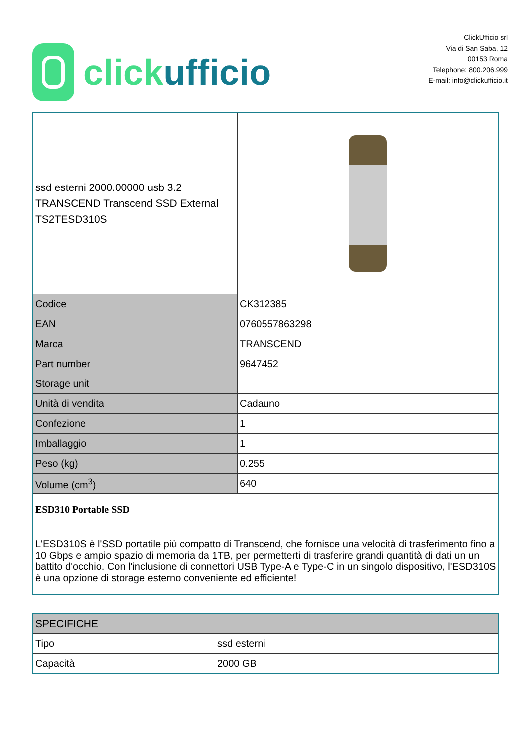click ufficio
ClickUfficio srl
Via di San Saba, 12
00153 Roma
Telephone: 800.206.999
E-mail: info@clickufficio.it
| ssd esterni 2000.00000 usb 3.2 TRANSCEND Transcend SSD External TS2TESD310S | |
| Codice | CK312385 |
| EAN | 0760557863298 |
| Marca | TRANSCEND |
| Part number | 9647452 |
| Storage unit | |
| Unità di vendita | Cadauno |
| Confezione | 1 |
| Imballaggio | 1 |
| Peso (kg) | 0.255 |
| Volume (cm<sup>3</sup>) | 640 |
| ESD310 Portable SSD L'ESD310S è l'SSD portatile più compatto di Transcend, che fornisce una velocità di trasferimento fino a 10 Gbps e ampio spazio di memoria da 1TB, per permetterti di trasferire grandi quantità di dati un un battito d'occhio. Con l'inclusione di connettori USB Type-A e Type-C in un singolo dispositivo, l'ESD310S è una opzione di storage esterno conveniente ed efficiente! | |
| SPECIFICHE | |
| Tipo | ssd esterni |
| Capacità | 2000 GB |